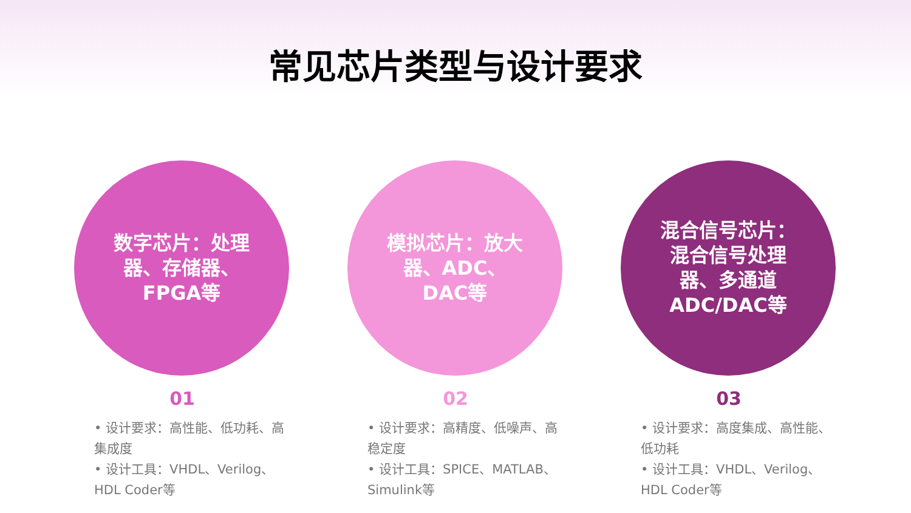常见芯片类型与设计要求
数字芯片：处理器、存储器、FPGA等
01
• 设计要求：高性能、低功耗、高集成度
• 设计工具：VHDL、Verilog、HDL Coder等
模拟芯片：放大器、ADC、DAC等
02
• 设计要求：高精度、低噪声、高稳定度
• 设计工具：SPICE、MATLAB、Simulink等
混合信号芯片：混合信号处理器、多通道ADC/DAC等
03
• 设计要求：高度集成、高性能、低功耗
• 设计工具：VHDL、Verilog、HDL Coder等